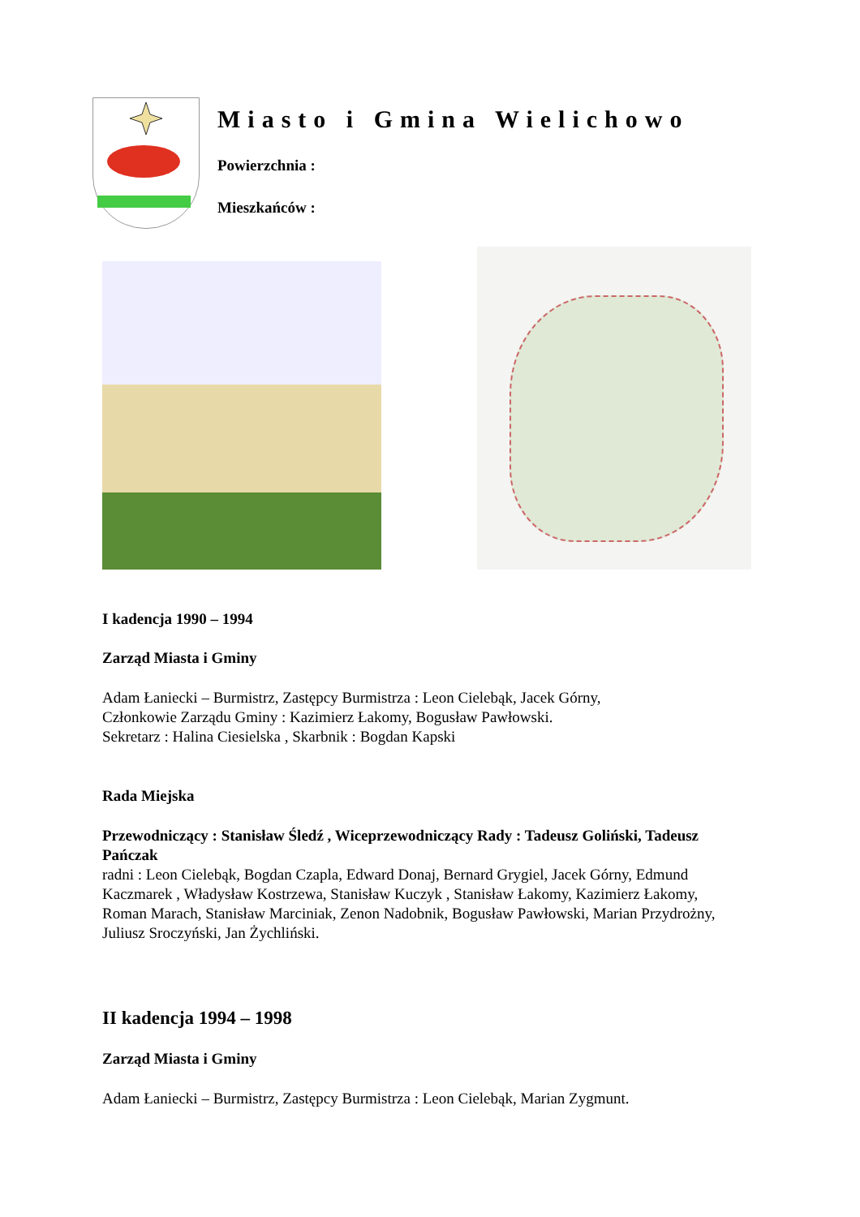Miasto i Gmina Wielichowo
Powierzchnia :
Mieszkańców :
I kadencja 1990 – 1994
Zarząd Miasta i Gminy
Adam Łaniecki – Burmistrz, Zastępcy Burmistrza : Leon Cielebąk, Jacek Górny,
Członkowie Zarządu Gminy : Kazimierz Łakomy, Bogusław Pawłowski.
Sekretarz : Halina Ciesielska , Skarbnik : Bogdan Kapski
Rada Miejska
Przewodniczący : Stanisław Śledź , Wiceprzewodniczący Rady : Tadeusz Goliński, Tadeusz Pańczak
radni : Leon Cielebąk, Bogdan Czapla, Edward Donaj, Bernard Grygiel, Jacek Górny, Edmund Kaczmarek , Władysław Kostrzewa, Stanisław Kuczyk , Stanisław Łakomy, Kazimierz Łakomy, Roman Marach, Stanisław Marciniak, Zenon Nadobnik, Bogusław Pawłowski, Marian Przydrożny, Juliusz Sroczyński, Jan Żychliński.
II kadencja 1994 – 1998
Zarząd Miasta i Gminy
Adam Łaniecki – Burmistrz, Zastępcy Burmistrza : Leon Cielebąk, Marian Zygmunt.